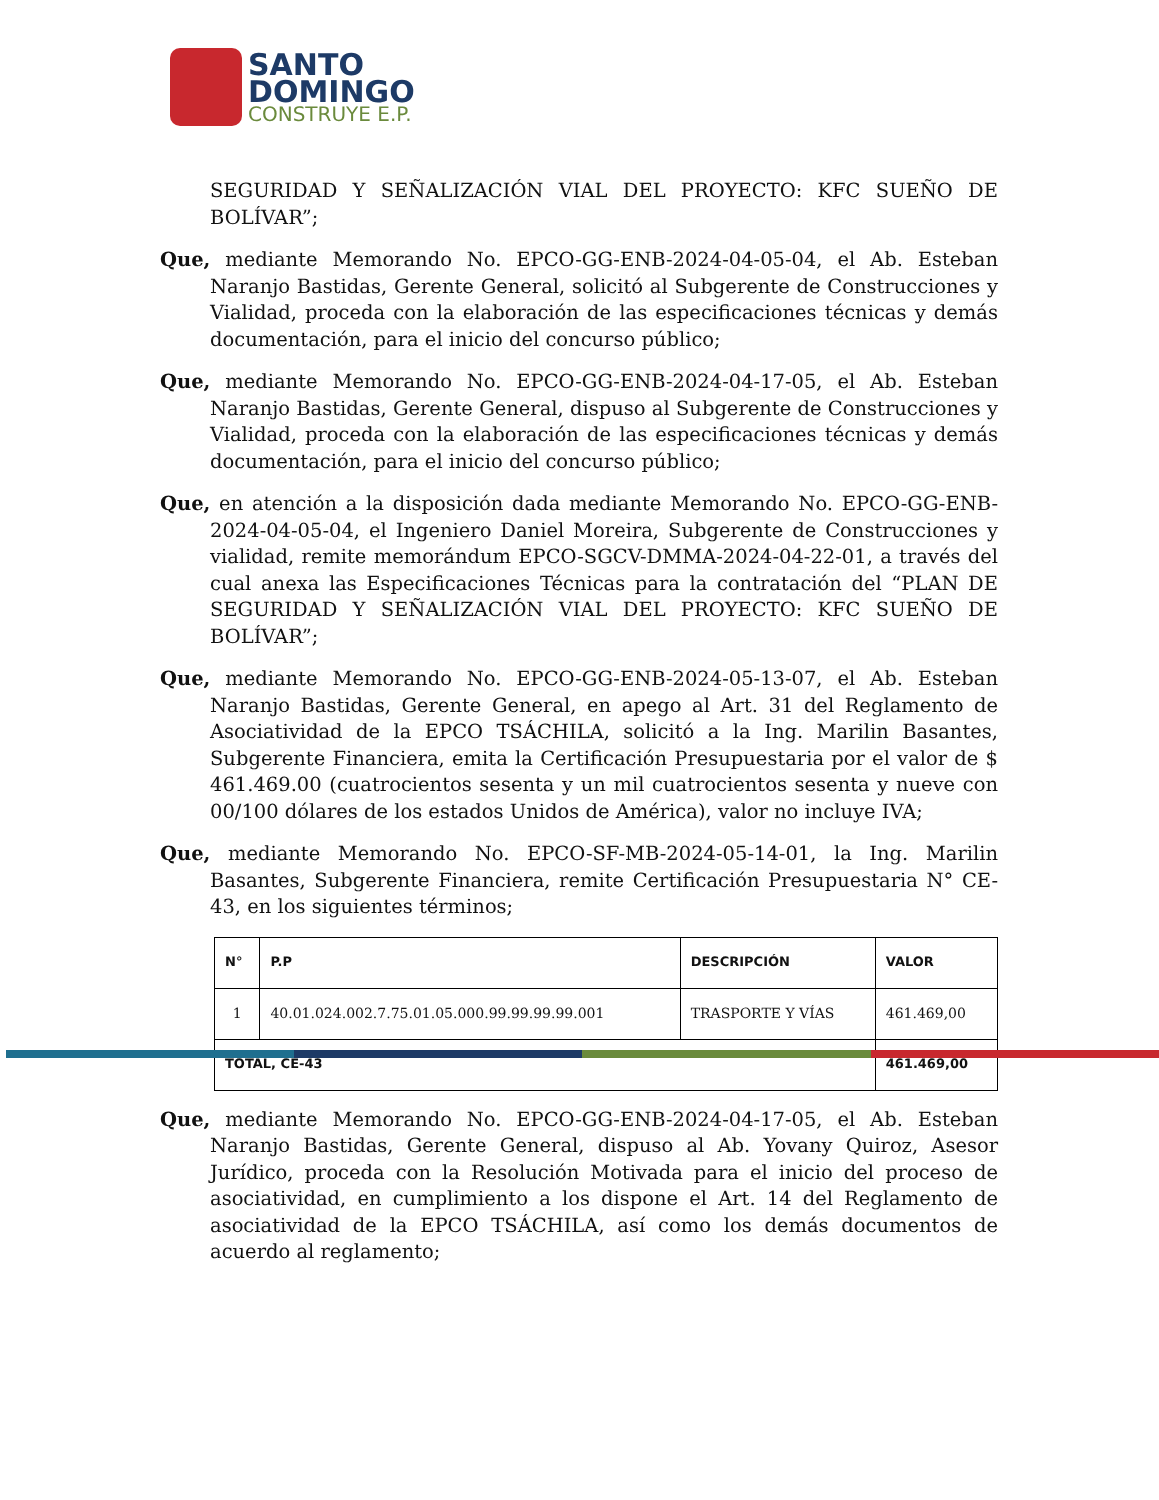SANTO
DOMINGO
CONSTRUYE E.P.
SEGURIDAD Y SEÑALIZACIÓN VIAL DEL PROYECTO: KFC SUEÑO DE BOLÍVAR”;
Que, mediante Memorando No. EPCO-GG-ENB-2024-04-05-04, el Ab. Esteban Naranjo Bastidas, Gerente General, solicitó al Subgerente de Construcciones y Vialidad, proceda con la elaboración de las especificaciones técnicas y demás documentación, para el inicio del concurso público;
Que, mediante Memorando No. EPCO-GG-ENB-2024-04-17-05, el Ab. Esteban Naranjo Bastidas, Gerente General, dispuso al Subgerente de Construcciones y Vialidad, proceda con la elaboración de las especificaciones técnicas y demás documentación, para el inicio del concurso público;
Que, en atención a la disposición dada mediante Memorando No. EPCO-GG-ENB-2024-04-05-04, el Ingeniero Daniel Moreira, Subgerente de Construcciones y vialidad, remite memorándum EPCO-SGCV-DMMA-2024-04-22-01, a través del cual anexa las Especificaciones Técnicas para la contratación del “PLAN DE SEGURIDAD Y SEÑALIZACIÓN VIAL DEL PROYECTO: KFC SUEÑO DE BOLÍVAR”;
Que, mediante Memorando No. EPCO-GG-ENB-2024-05-13-07, el Ab. Esteban Naranjo Bastidas, Gerente General, en apego al Art. 31 del Reglamento de Asociatividad de la EPCO TSÁCHILA, solicitó a la Ing. Marilin Basantes, Subgerente Financiera, emita la Certificación Presupuestaria por el valor de $ 461.469.00 (cuatrocientos sesenta y un mil cuatrocientos sesenta y nueve con 00/100 dólares de los estados Unidos de América), valor no incluye IVA;
Que, mediante Memorando No. EPCO-SF-MB-2024-05-14-01, la Ing. Marilin Basantes, Subgerente Financiera, remite Certificación Presupuestaria N° CE-43, en los siguientes términos;
| N° | P.P | DESCRIPCIÓN | VALOR |
| --- | --- | --- | --- |
| 1 | 40.01.024.002.7.75.01.05.000.99.99.99.99.001 | TRASPORTE Y VÍAS | 461.469,00 |
| TOTAL, CE-43 | | | 461.469,00 |
Que, mediante Memorando No. EPCO-GG-ENB-2024-04-17-05, el Ab. Esteban Naranjo Bastidas, Gerente General, dispuso al Ab. Yovany Quiroz, Asesor Jurídico, proceda con la Resolución Motivada para el inicio del proceso de asociatividad, en cumplimiento a los dispone el Art. 14 del Reglamento de asociatividad de la EPCO TSÁCHILA, así como los demás documentos de acuerdo al reglamento;